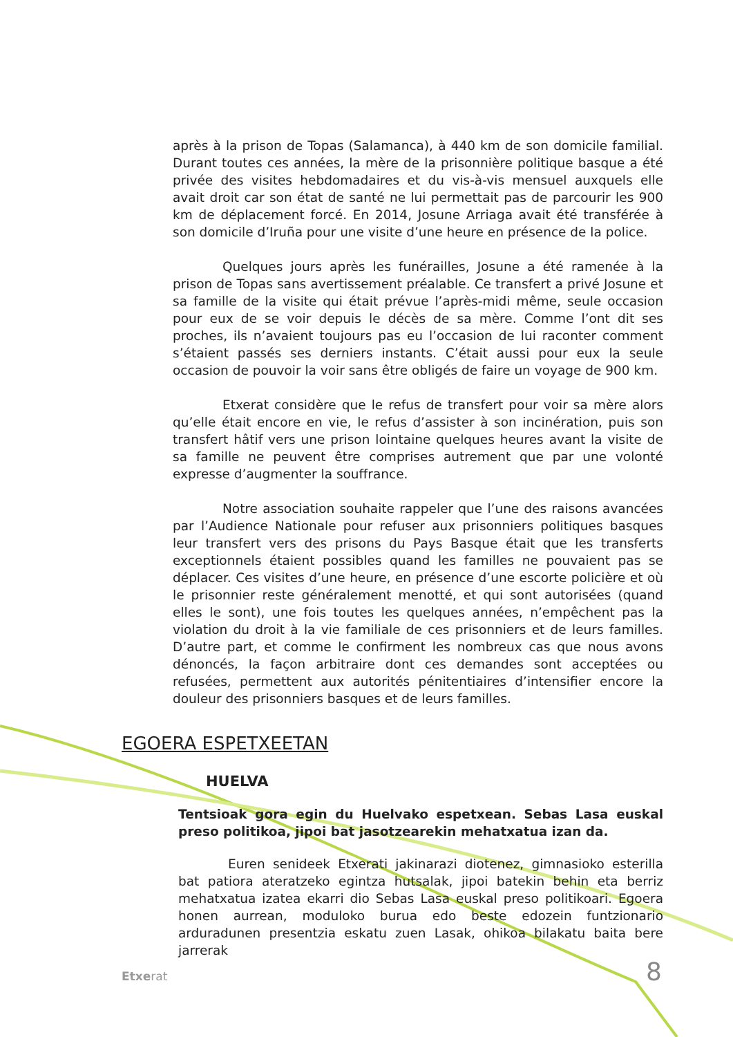après à la prison de Topas (Salamanca), à 440 km de son domicile familial. Durant toutes ces années, la mère de la prisonnière politique basque a été privée des visites hebdomadaires et du vis-à-vis mensuel auxquels elle avait droit car son état de santé ne lui permettait pas de parcourir les 900 km de déplacement forcé. En 2014, Josune Arriaga avait été transférée à son domicile d’Iruña pour une visite d’une heure en présence de la police.
Quelques jours après les funérailles, Josune a été ramenée à la prison de Topas sans avertissement préalable. Ce transfert a privé Josune et sa famille de la visite qui était prévue l’après-midi même, seule occasion pour eux de se voir depuis le décès de sa mère. Comme l’ont dit ses proches, ils n’avaient toujours pas eu l’occasion de lui raconter comment s’étaient passés ses derniers instants. C’était aussi pour eux la seule occasion de pouvoir la voir sans être obligés de faire un voyage de 900 km.
Etxerat considère que le refus de transfert pour voir sa mère alors qu’elle était encore en vie, le refus d’assister à son incinération, puis son transfert hâtif vers une prison lointaine quelques heures avant la visite de sa famille ne peuvent être comprises autrement que par une volonté expresse d’augmenter la souffrance.
Notre association souhaite rappeler que l’une des raisons avancées par l’Audience Nationale pour refuser aux prisonniers politiques basques leur transfert vers des prisons du Pays Basque était que les transferts exceptionnels étaient possibles quand les familles ne pouvaient pas se déplacer. Ces visites d’une heure, en présence d’une escorte policière et où le prisonnier reste généralement menotté, et qui sont autorisées (quand elles le sont), une fois toutes les quelques années, n’empêchent pas la violation du droit à la vie familiale de ces prisonniers et de leurs familles. D’autre part, et comme le confirment les nombreux cas que nous avons dénoncés, la façon arbitraire dont ces demandes sont acceptées ou refusées, permettent aux autorités pénitentiaires d’intensifier encore la douleur des prisonniers basques et de leurs familles.
EGOERA ESPETXEETAN
HUELVA
Tentsioak gora egin du Huelvako espetxean. Sebas Lasa euskal preso politikoa, jipoi bat jasotzearekin mehatxatua izan da.
Euren senideek Etxerati jakinarazi diotenez, gimnasioko esterilla bat patiora ateratzeko egintza hutsalak, jipoi batekin behin eta berriz mehatxatua izatea ekarri dio Sebas Lasa euskal preso politikoari. Egoera honen aurrean, moduloko burua edo beste edozein funtzionario arduradunen presentzia eskatu zuen Lasak, ohikoa bilakatu baita bere jarrerak
Etxerat 8